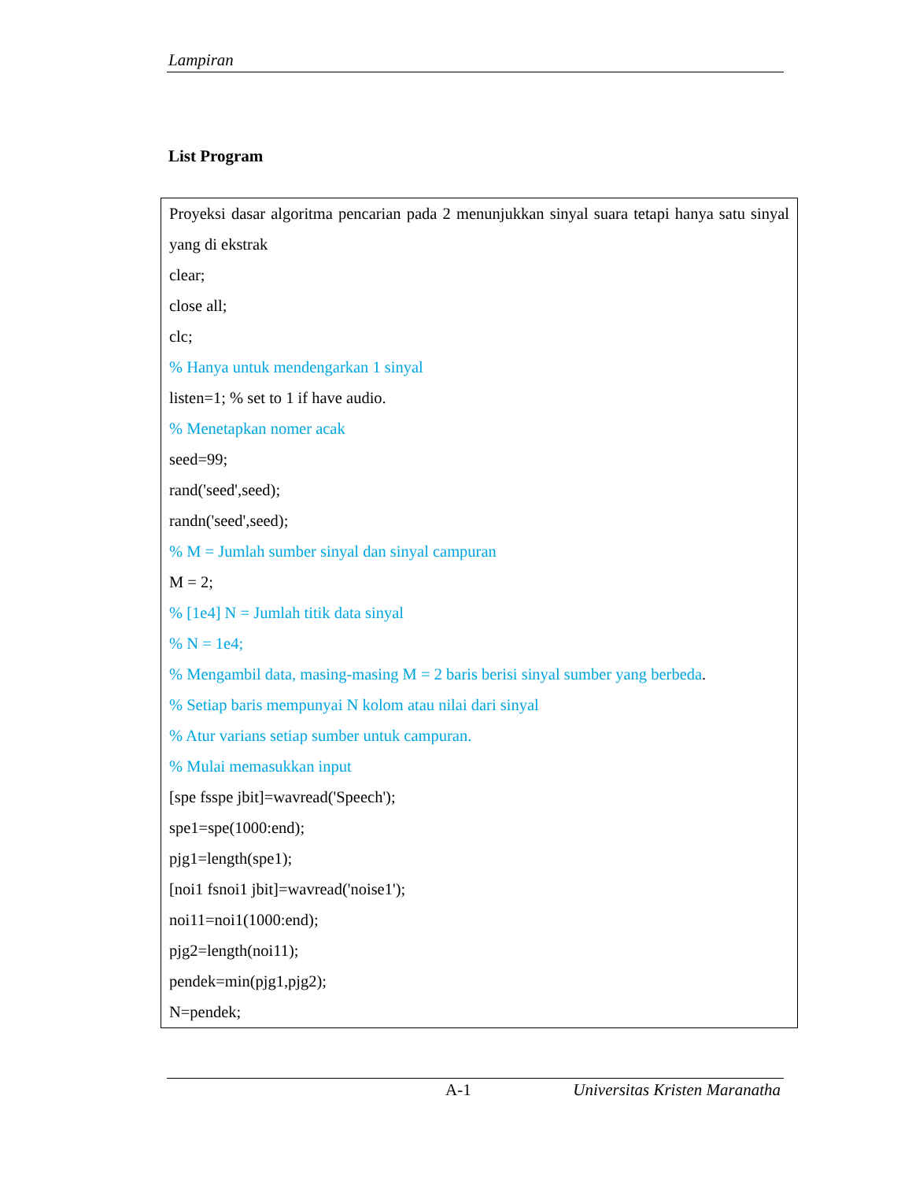Lampiran
List Program
Proyeksi dasar algoritma pencarian pada 2 menunjukkan sinyal suara tetapi hanya satu sinyal yang di ekstrak
clear;
close all;
clc;
% Hanya untuk mendengarkan 1 sinyal
listen=1; % set to 1 if have audio.
% Menetapkan nomer acak
seed=99;
rand('seed',seed);
randn('seed',seed);
% M = Jumlah sumber sinyal dan sinyal campuran
M = 2;
% [1e4] N = Jumlah titik data sinyal
% N = 1e4;
% Mengambil data, masing-masing M = 2 baris berisi sinyal sumber yang berbeda.
% Setiap baris mempunyai N kolom atau nilai dari sinyal
% Atur varians setiap sumber untuk campuran.
% Mulai memasukkan input
[spe fsspe jbit]=wavread('Speech');
spe1=spe(1000:end);
pjg1=length(spe1);
[noi1 fsnoi1 jbit]=wavread('noise1');
noi11=noi1(1000:end);
pjg2=length(noi11);
pendek=min(pjg1,pjg2);
N=pendek;
A-1 Universitas Kristen Maranatha